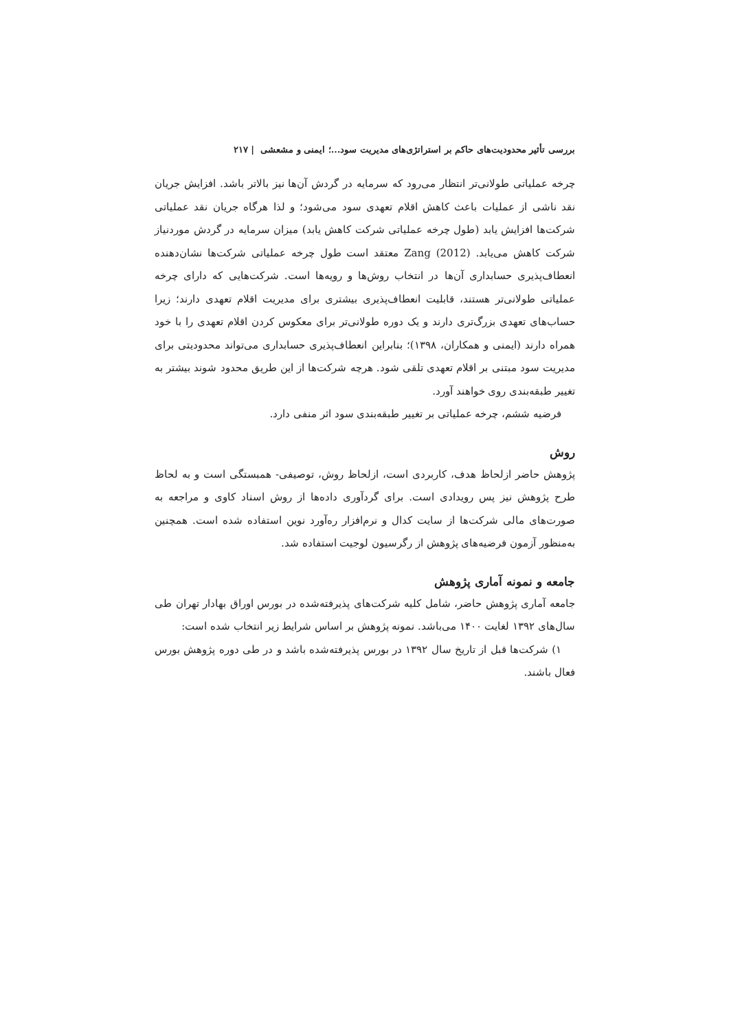بررسی تأثیر محدودیت‌های حاکم بر استراتژی‌های مدیریت سود...؛ ایمنی و مشعشی | ۲۱۷
چرخه عملیاتی طولانی‌تر انتظار می‌رود که سرمایه در گردش آن‌ها نیز بالاتر باشد. افزایش جریان نقد ناشی از عملیات باعث کاهش اقلام تعهدی سود می‌شود؛ و لذا هرگاه جریان نقد عملیاتی شرکت‌ها افزایش یابد (طول چرخه عملیاتی شرکت کاهش یابد) میزان سرمایه در گردش موردنیاز شرکت کاهش می‌یابد. Zang (2012) معتقد است طول چرخه عملیاتی شرکت‌ها نشان‌دهنده انعطاف‌پذیری حسابداری آن‌ها در انتخاب روش‌ها و رویه‌ها است. شرکت‌هایی که دارای چرخه عملیاتی طولانی‌تر هستند، قابلیت انعطاف‌پذیری بیشتری برای مدیریت اقلام تعهدی دارند؛ زیرا حساب‌های تعهدی بزرگ‌تری دارند و یک دوره طولانی‌تر برای معکوس کردن اقلام تعهدی را با خود همراه دارند (ایمنی و همکاران، ۱۳۹۸)؛ بنابراین انعطاف‌پذیری حسابداری می‌تواند محدودیتی برای مدیریت سود مبتنی بر اقلام تعهدی تلقی شود. هرچه شرکت‌ها از این طریق محدود شوند بیشتر به تغییر طبقه‌بندی روی خواهند آورد.
فرضیه ششم، چرخه عملیاتی بر تغییر طبقه‌بندی سود اثر منفی دارد.
روش
پژوهش حاضر ازلحاظ هدف، کاربردی است، ازلحاظ روش، توصیفی- همبستگی است و به لحاظ طرح پژوهش نیز پس رویدادی است. برای گردآوری داده‌ها از روش اسناد کاوی و مراجعه به صورت‌های مالی شرکت‌ها از سایت کدال و نرم‌افزار ره‌آورد نوین استفاده شده است. همچنین به‌منظور آزمون فرضیه‌های پژوهش از رگرسیون لوجیت استفاده شد.
جامعه و نمونه آماری پژوهش
جامعه آماری پژوهش حاضر، شامل کلیه شرکت‌های پذیرفته‌شده در بورس اوراق بهادار تهران طی سال‌های ۱۳۹۲ لغایت ۱۴۰۰ می‌باشد. نمونه پژوهش بر اساس شرایط زیر انتخاب شده است:
۱) شرکت‌ها قبل از تاریخ سال ۱۳۹۲ در بورس پذیرفته‌شده باشد و در طی دوره پژوهش بورس فعال باشند.